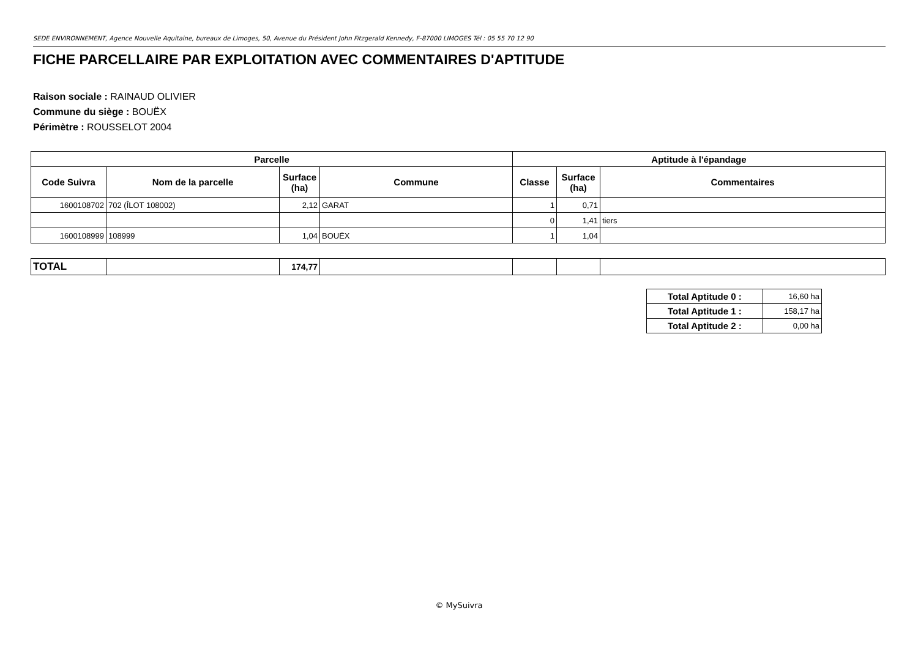SEDE ENVIRONNEMENT, Agence Nouvelle Aquitaine, bureaux de Limoges, 50, Avenue du Président John Fitzgerald Kennedy, F-87000 LIMOGES Tél : 05 55 70 12 90
FICHE PARCELLAIRE PAR EXPLOITATION AVEC COMMENTAIRES D'APTITUDE
Raison sociale : RAINAUD OLIVIER
Commune du siège : BOUËX
Périmètre : ROUSSELOT 2004
| Parcelle | | | | Aptitude à l'épandage | | |
| --- | --- | --- | --- | --- | --- | --- |
| Code Suivra | Nom de la parcelle | Surface (ha) | Commune | Classe | Surface (ha) | Commentaires |
| 1600108702 | 702 (ÎLOT 108002) | 2,12 | GARAT | 1 | 0,71 | |
| | | | | 0 | 1,41 | tiers |
| 1600108999 | 108999 | 1,04 | BOUËX | 1 | 1,04 | |
| TOTAL | | 174,77 | | | | |
| Total Aptitude 0 : | 16,60 ha |
| Total Aptitude 1 : | 158,17 ha |
| Total Aptitude 2 : | 0,00 ha |
© MySuivra